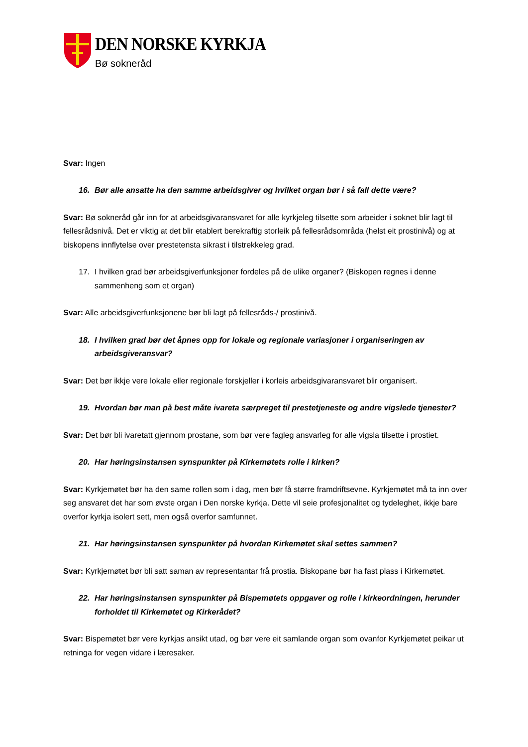DEN NORSKE KYRKJA
Bø sokneråd
Svar: Ingen
16. Bør alle ansatte ha den samme arbeidsgiver og hvilket organ bør i så fall dette være?
Svar: Bø sokneråd går inn for at arbeidsgivaransvaret for alle kyrkjeleg tilsette som arbeider i soknet blir lagt til fellesrådsnivå. Det er viktig at det blir etablert berekraftig storleik på fellesrådsområda (helst eit prostinivå) og at biskopens innflytelse over prestetensta sikrast i tilstrekkeleg grad.
17. I hvilken grad bør arbeidsgiverfunksjoner fordeles på de ulike organer? (Biskopen regnes i denne sammenheng som et organ)
Svar: Alle arbeidsgiverfunksjonene bør bli lagt på fellesråds-/ prostinivå.
18. I hvilken grad bør det åpnes opp for lokale og regionale variasjoner i organiseringen av arbeidsgiveransvar?
Svar: Det bør ikkje vere lokale eller regionale forskjeller i korleis arbeidsgivaransvaret blir organisert.
19. Hvordan bør man på best måte ivareta særpreget til prestetjeneste og andre vigslede tjenester?
Svar: Det bør bli ivaretatt gjennom prostane, som bør vere fagleg ansvarleg for alle vigsla tilsette i prostiet.
20. Har høringsinstansen synspunkter på Kirkemøtets rolle i kirken?
Svar: Kyrkjemøtet bør ha den same rollen som i dag, men bør få større framdriftsevne. Kyrkjemøtet må ta inn over seg ansvaret det har som øvste organ i Den norske kyrkja. Dette vil seie profesjonalitet og tydeleghet, ikkje bare overfor kyrkja isolert sett, men også overfor samfunnet.
21. Har høringsinstansen synspunkter på hvordan Kirkemøtet skal settes sammen?
Svar: Kyrkjemøtet bør bli satt saman av representantar frå prostia. Biskopane bør ha fast plass i Kirkemøtet.
22. Har høringsinstansen synspunkter på Bispemøtets oppgaver og rolle i kirkeordningen, herunder forholdet til Kirkemøtet og Kirkerådet?
Svar: Bispemøtet bør vere kyrkjas ansikt utad, og bør vere eit samlande organ som ovanfor Kyrkjemøtet peikar ut retninga for vegen vidare i læresaker.